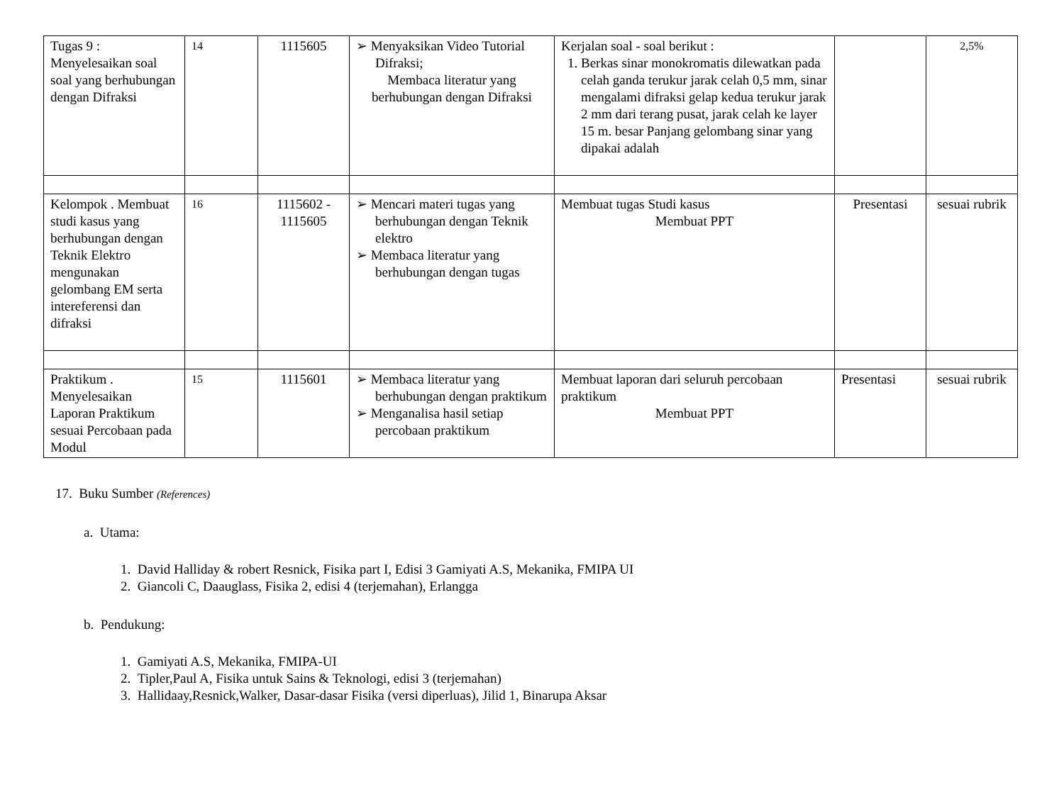| Tugas 9 : Menyelesaikan soal soal yang berhubungan dengan Difraksi | 14 | 1115605 | ➢ Menyaksikan Video Tutorial Difraksi; Membaca literatur yang berhubungan dengan Difraksi | Kerjalan soal - soal berikut : 1. Berkas sinar monokromatis dilewatkan pada celah ganda terukur jarak celah 0,5 mm, sinar mengalami difraksi gelap kedua terukur jarak 2 mm dari terang pusat, jarak celah ke layer 15 m. besar Panjang gelombang sinar yang dipakai adalah | | 2,5% |
| Kelompok . Membuat studi kasus yang berhubungan dengan Teknik Elektro mengunakan gelombang EM serta intereferensi dan difraksi | 16 | 1115602 - 1115605 | ➢ Mencari materi tugas yang berhubungan dengan Teknik elektro ➢ Membaca literatur yang berhubungan dengan tugas | Membuat tugas Studi kasus Membuat PPT | Presentasi | sesuai rubrik |
| Praktikum . Menyelesaikan Laporan Praktikum sesuai Percobaan pada Modul | 15 | 1115601 | ➢ Membaca literatur yang berhubungan dengan praktikum ➢ Menganalisa hasil setiap percobaan praktikum | Membuat laporan dari seluruh percobaan praktikum Membuat PPT | Presentasi | sesuai rubrik |
17. Buku Sumber (References)
a. Utama:
1. David Halliday & robert Resnick, Fisika part I, Edisi 3 Gamiyati A.S, Mekanika, FMIPA UI
2. Giancoli C, Daauglass, Fisika 2, edisi 4 (terjemahan), Erlangga
b. Pendukung:
1. Gamiyati A.S, Mekanika, FMIPA-UI
2. Tipler,Paul A, Fisika untuk Sains & Teknologi, edisi 3 (terjemahan)
3. Hallidaay,Resnick,Walker, Dasar-dasar Fisika (versi diperluas), Jilid 1, Binarupa Aksar